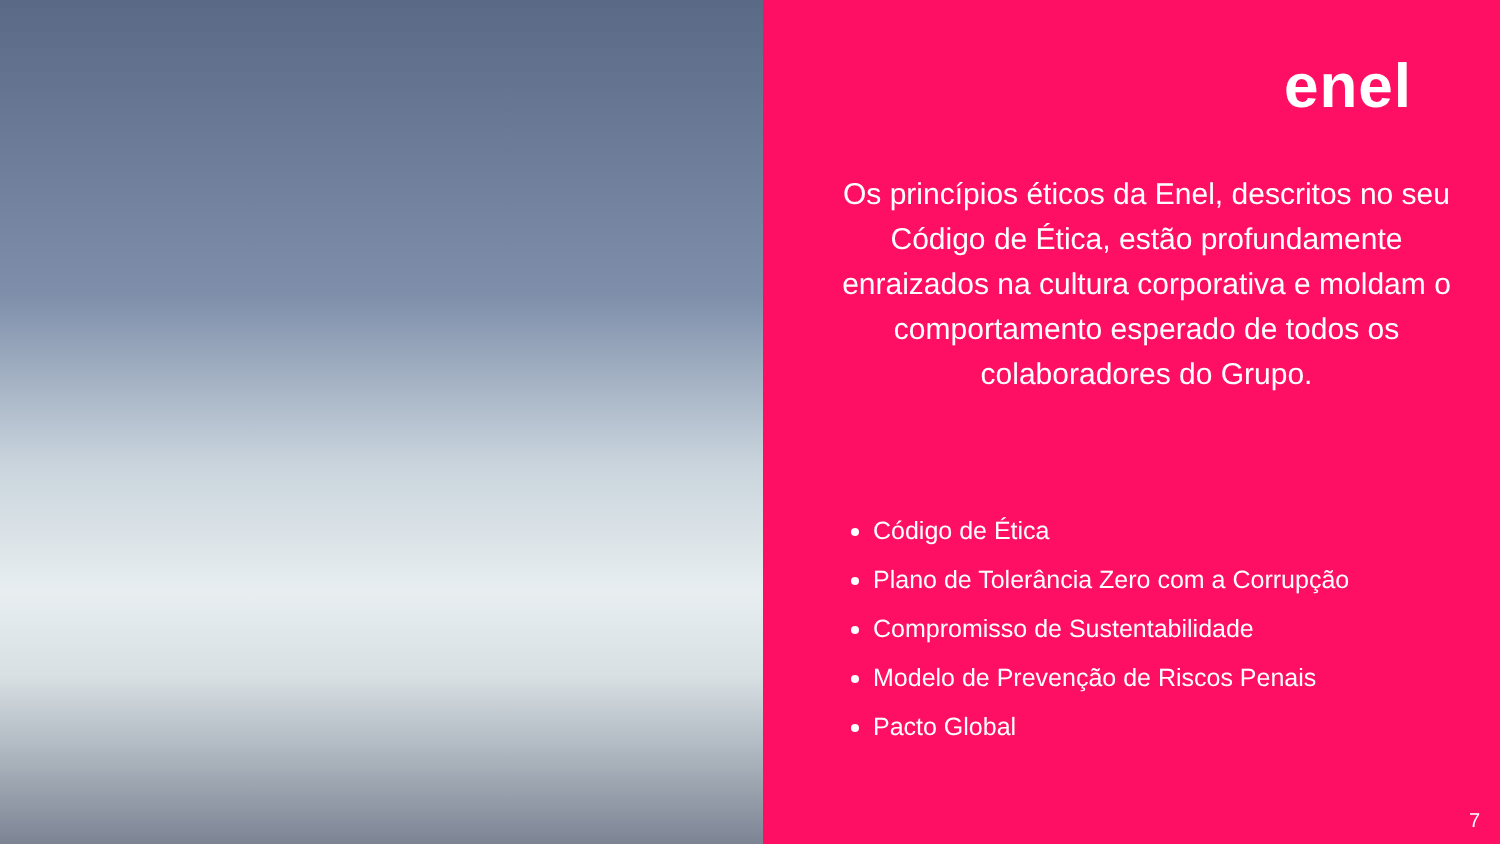enel
Os princípios éticos da Enel, descritos no seu Código de Ética, estão profundamente enraizados na cultura corporativa e moldam o comportamento esperado de todos os colaboradores do Grupo.
Código de Ética
Plano de Tolerância Zero com a Corrupção
Compromisso de Sustentabilidade
Modelo de Prevenção de Riscos Penais
Pacto Global
7